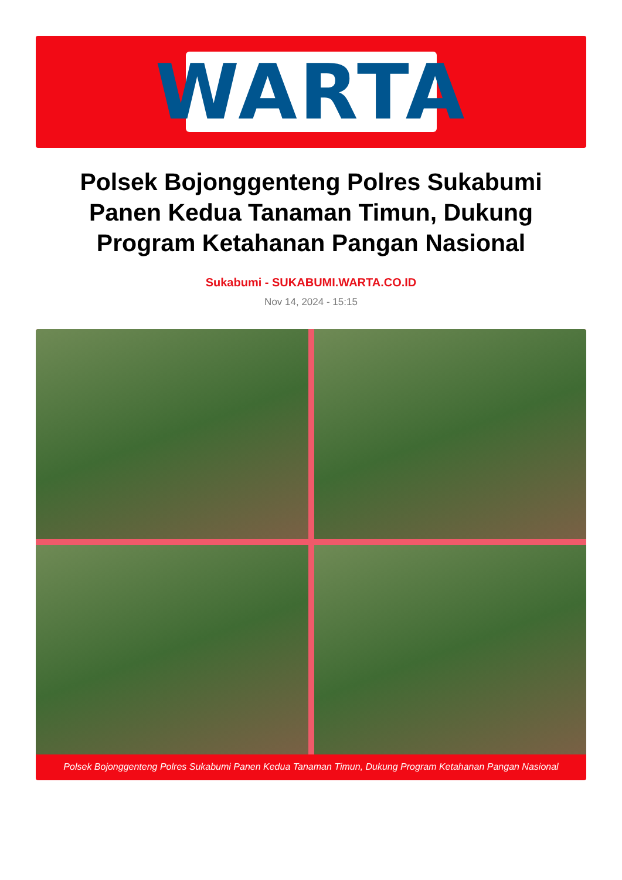WARTA
Polsek Bojonggenteng Polres Sukabumi Panen Kedua Tanaman Timun, Dukung Program Ketahanan Pangan Nasional
Sukabumi - SUKABUMI.WARTA.CO.ID
Nov 14, 2024 - 15:15
Polsek Bojonggenteng Polres Sukabumi Panen Kedua Tanaman Timun, Dukung Program Ketahanan Pangan Nasional